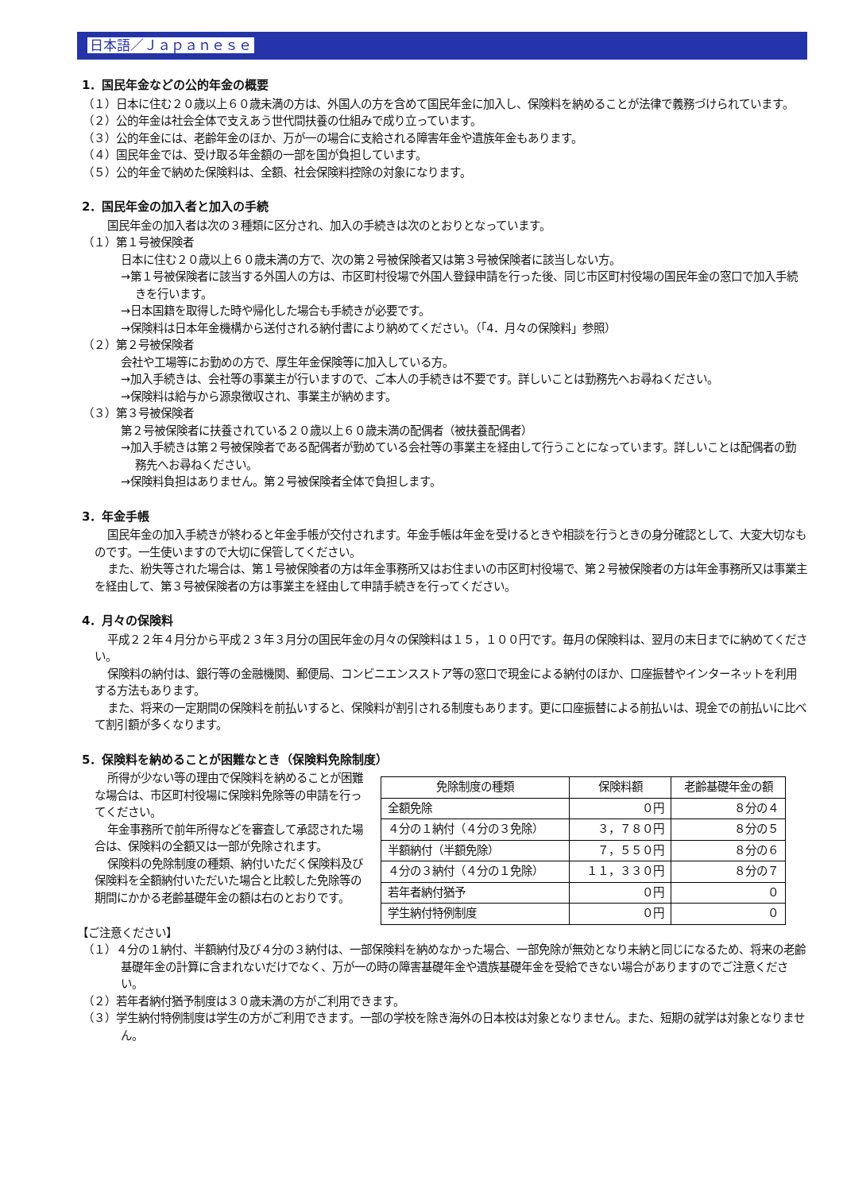日本語／Ｊａｐａｎｅｓｅ
1．国民年金などの公的年金の概要
（１）日本に住む２０歳以上６０歳未満の方は、外国人の方を含めて国民年金に加入し、保険料を納めることが法律で義務づけられています。
（２）公的年金は社会全体で支えあう世代間扶養の仕組みで成り立っています。
（３）公的年金には、老齢年金のほか、万が一の場合に支給される障害年金や遺族年金もあります。
（４）国民年金では、受け取る年金額の一部を国が負担しています。
（５）公的年金で納めた保険料は、全額、社会保険料控除の対象になります。
2．国民年金の加入者と加入の手続
国民年金の加入者は次の３種類に区分され、加入の手続きは次のとおりとなっています。
（１）第１号被保険者
日本に住む２０歳以上６０歳未満の方で、次の第２号被保険者又は第３号被保険者に該当しない方。
→第１号被保険者に該当する外国人の方は、市区町村役場で外国人登録申請を行った後、同じ市区町村役場の国民年金の窓口で加入手続きを行います。
→日本国籍を取得した時や帰化した場合も手続きが必要です。
→保険料は日本年金機構から送付される納付書により納めてください。（「4．月々の保険料」参照）
（２）第２号被保険者
会社や工場等にお勤めの方で、厚生年金保険等に加入している方。
→加入手続きは、会社等の事業主が行いますので、ご本人の手続きは不要です。詳しいことは勤務先へお尋ねください。
→保険料は給与から源泉徴収され、事業主が納めます。
（３）第３号被保険者
第２号被保険者に扶養されている２０歳以上６０歳未満の配偶者（被扶養配偶者）
→加入手続きは第２号被保険者である配偶者が勤めている会社等の事業主を経由して行うことになっています。詳しいことは配偶者の勤務先へお尋ねください。
→保険料負担はありません。第２号被保険者全体で負担します。
3．年金手帳
国民年金の加入手続きが終わると年金手帳が交付されます。年金手帳は年金を受けるときや相談を行うときの身分確認として、大変大切なものです。一生使いますので大切に保管してください。
また、紛失等された場合は、第１号被保険者の方は年金事務所又はお住まいの市区町村役場で、第２号被保険者の方は年金事務所又は事業主を経由して、第３号被保険者の方は事業主を経由して申請手続きを行ってください。
4．月々の保険料
平成２２年４月分から平成２３年３月分の国民年金の月々の保険料は１５，１００円です。毎月の保険料は、翌月の末日までに納めてください。
保険料の納付は、銀行等の金融機関、郵便局、コンビニエンスストア等の窓口で現金による納付のほか、口座振替やインターネットを利用する方法もあります。
また、将来の一定期間の保険料を前払いすると、保険料が割引される制度もあります。更に口座振替による前払いは、現金での前払いに比べて割引額が多くなります。
5．保険料を納めることが困難なとき（保険料免除制度）
所得が少ない等の理由で保険料を納めることが困難な場合は、市区町村役場に保険料免除等の申請を行ってください。
年金事務所で前年所得などを審査して承認された場合は、保険料の全額又は一部が免除されます。
保険料の免除制度の種類、納付いただく保険料及び保険料を全額納付いただいた場合と比較した免除等の期間にかかる老齢基礎年金の額は右のとおりです。
| 免除制度の種類 | 保険料額 | 老齢基礎年金の額 |
| --- | --- | --- |
| 全額免除 | ０円 | ８分の４ |
| ４分の１納付（４分の３免除） | ３，７８０円 | ８分の５ |
| 半額納付（半額免除） | ７，５５０円 | ８分の６ |
| ４分の３納付（４分の１免除） | １１，３３０円 | ８分の７ |
| 若年者納付猶予 | ０円 | ０ |
| 学生納付特例制度 | ０円 | ０ |
【ご注意ください】
（１）４分の１納付、半額納付及び４分の３納付は、一部保険料を納めなかった場合、一部免除が無効となり未納と同じになるため、将来の老齢基礎年金の計算に含まれないだけでなく、万が一の時の障害基礎年金や遺族基礎年金を受給できない場合がありますのでご注意ください。
（２）若年者納付猶予制度は３０歳未満の方がご利用できます。
（３）学生納付特例制度は学生の方がご利用できます。一部の学校を除き海外の日本校は対象となりません。また、短期の就学は対象となりません。